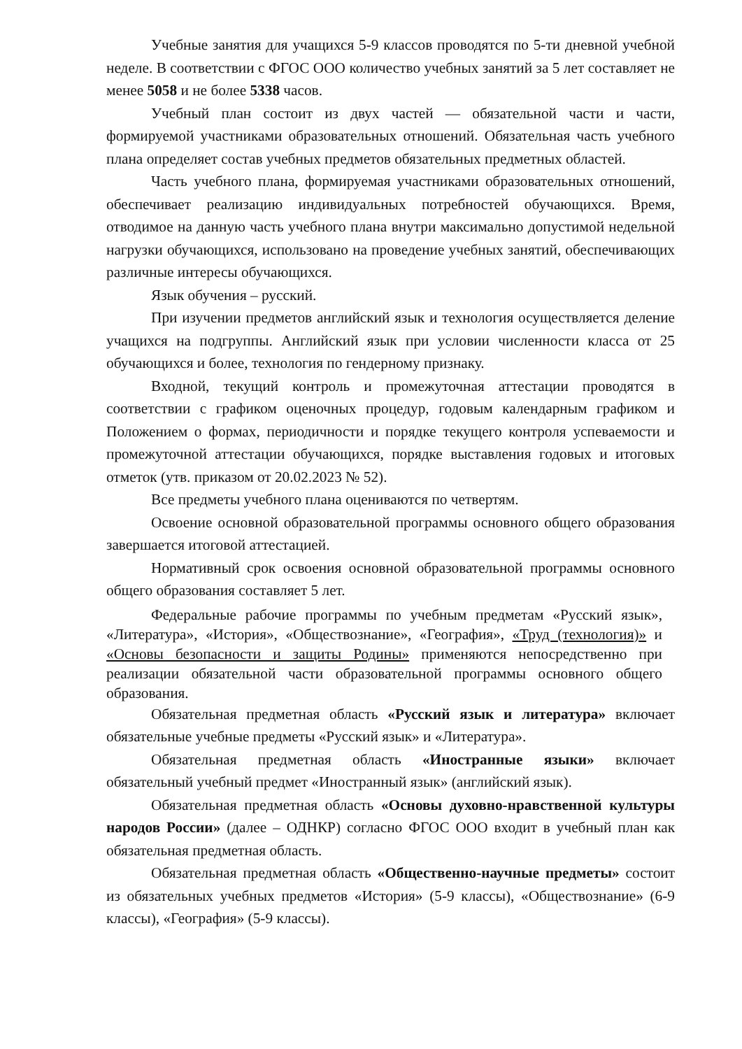Учебные занятия для учащихся 5-9 классов проводятся по 5-ти дневной учебной неделе. В соответствии с ФГОС ООО количество учебных занятий за 5 лет составляет не менее 5058 и не более 5338 часов.
Учебный план состоит из двух частей — обязательной части и части, формируемой участниками образовательных отношений. Обязательная часть учебного плана определяет состав учебных предметов обязательных предметных областей.
Часть учебного плана, формируемая участниками образовательных отношений, обеспечивает реализацию индивидуальных потребностей обучающихся. Время, отводимое на данную часть учебного плана внутри максимально допустимой недельной нагрузки обучающихся, использовано на проведение учебных занятий, обеспечивающих различные интересы обучающихся.
Язык обучения – русский.
При изучении предметов английский язык и технология осуществляется деление учащихся на подгруппы. Английский язык при условии численности класса от 25 обучающихся и более, технология по гендерному признаку.
Входной, текущий контроль и промежуточная аттестации проводятся в соответствии с графиком оценочных процедур, годовым календарным графиком и Положением о формах, периодичности и порядке текущего контроля успеваемости и промежуточной аттестации обучающихся, порядке выставления годовых и итоговых отметок (утв. приказом от 20.02.2023 № 52).
Все предметы учебного плана оцениваются по четвертям.
Освоение основной образовательной программы основного общего образования завершается итоговой аттестацией.
Нормативный срок освоения основной образовательной программы основного общего образования составляет 5 лет.
Федеральные рабочие программы по учебным предметам «Русский язык», «Литература», «История», «Обществознание», «География», «Труд (технология)» и «Основы безопасности и защиты Родины» применяются непосредственно при реализации обязательной части образовательной программы основного общего образования.
Обязательная предметная область «Русский язык и литература» включает обязательные учебные предметы «Русский язык» и «Литература».
Обязательная предметная область «Иностранные языки» включает обязательный учебный предмет «Иностранный язык» (английский язык).
Обязательная предметная область «Основы духовно-нравственной культуры народов России» (далее – ОДНКР) согласно ФГОС ООО входит в учебный план как обязательная предметная область.
Обязательная предметная область «Общественно-научные предметы» состоит из обязательных учебных предметов «История» (5-9 классы), «Обществознание» (6-9 классы), «География» (5-9 классы).